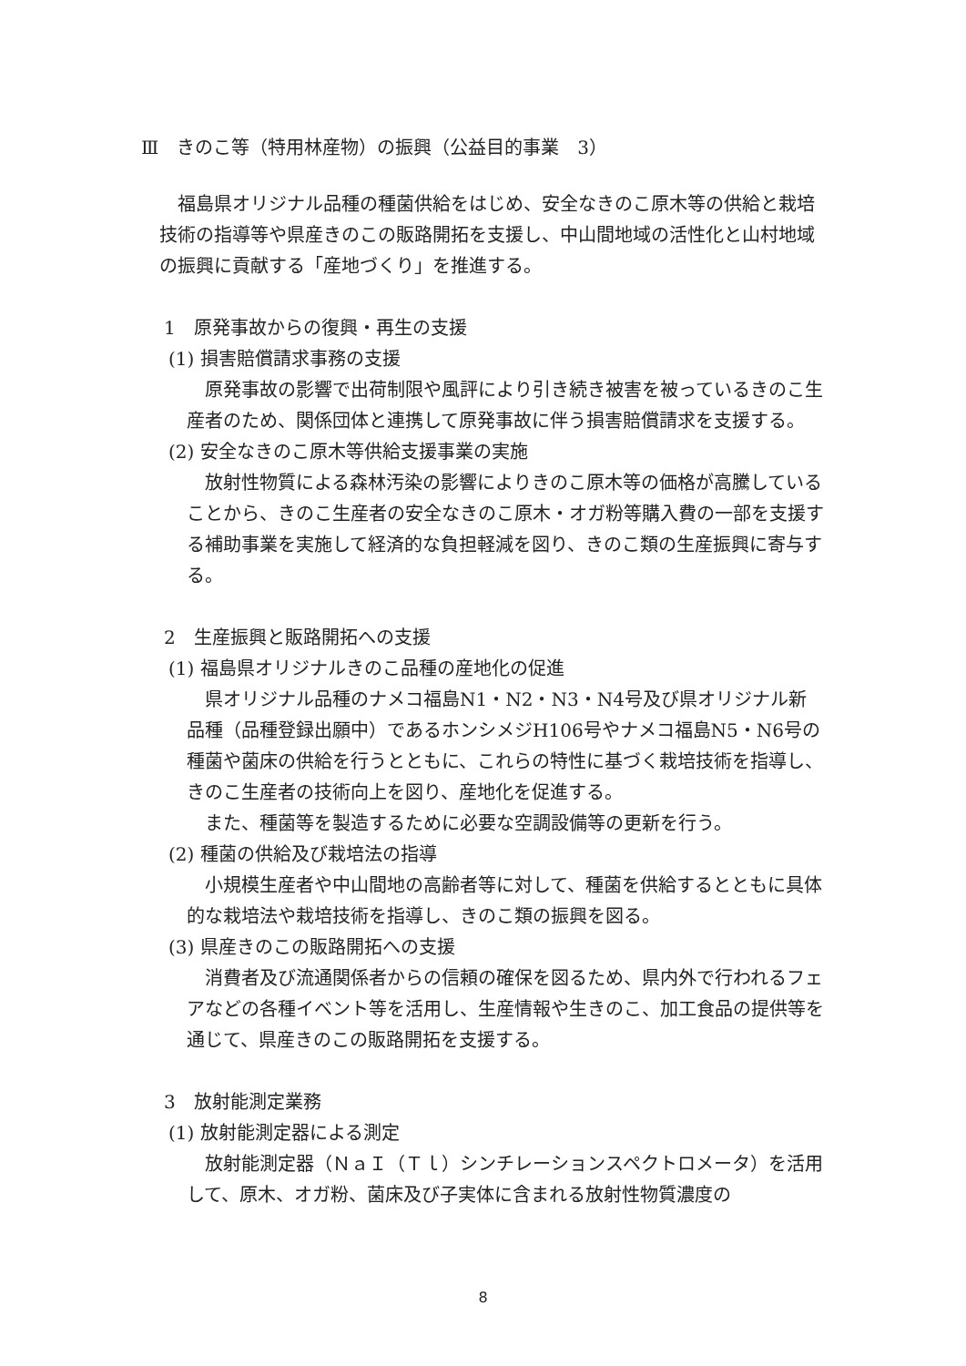Ⅲ　きのこ等（特用林産物）の振興（公益目的事業　3）
福島県オリジナル品種の種菌供給をはじめ、安全なきのこ原木等の供給と栽培技術の指導等や県産きのこの販路開拓を支援し、中山間地域の活性化と山村地域の振興に貢献する「産地づくり」を推進する。
1　原発事故からの復興・再生の支援
(1) 損害賠償請求事務の支援
原発事故の影響で出荷制限や風評により引き続き被害を被っているきのこ生産者のため、関係団体と連携して原発事故に伴う損害賠償請求を支援する。
(2) 安全なきのこ原木等供給支援事業の実施
放射性物質による森林汚染の影響によりきのこ原木等の価格が高騰していることから、きのこ生産者の安全なきのこ原木・オガ粉等購入費の一部を支援する補助事業を実施して経済的な負担軽減を図り、きのこ類の生産振興に寄与する。
2　生産振興と販路開拓への支援
(1) 福島県オリジナルきのこ品種の産地化の促進
県オリジナル品種のナメコ福島N1・N2・N3・N4号及び県オリジナル新品種（品種登録出願中）であるホンシメジH106号やナメコ福島N5・N6号の種菌や菌床の供給を行うとともに、これらの特性に基づく栽培技術を指導し、きのこ生産者の技術向上を図り、産地化を促進する。
また、種菌等を製造するために必要な空調設備等の更新を行う。
(2) 種菌の供給及び栽培法の指導
小規模生産者や中山間地の高齢者等に対して、種菌を供給するとともに具体的な栽培法や栽培技術を指導し、きのこ類の振興を図る。
(3) 県産きのこの販路開拓への支援
消費者及び流通関係者からの信頼の確保を図るため、県内外で行われるフェアなどの各種イベント等を活用し、生産情報や生きのこ、加工食品の提供等を通じて、県産きのこの販路開拓を支援する。
3　放射能測定業務
(1) 放射能測定器による測定
放射能測定器（ＮａＩ（Ｔｌ）シンチレーションスペクトロメータ）を活用して、原木、オガ粉、菌床及び子実体に含まれる放射性物質濃度の
8